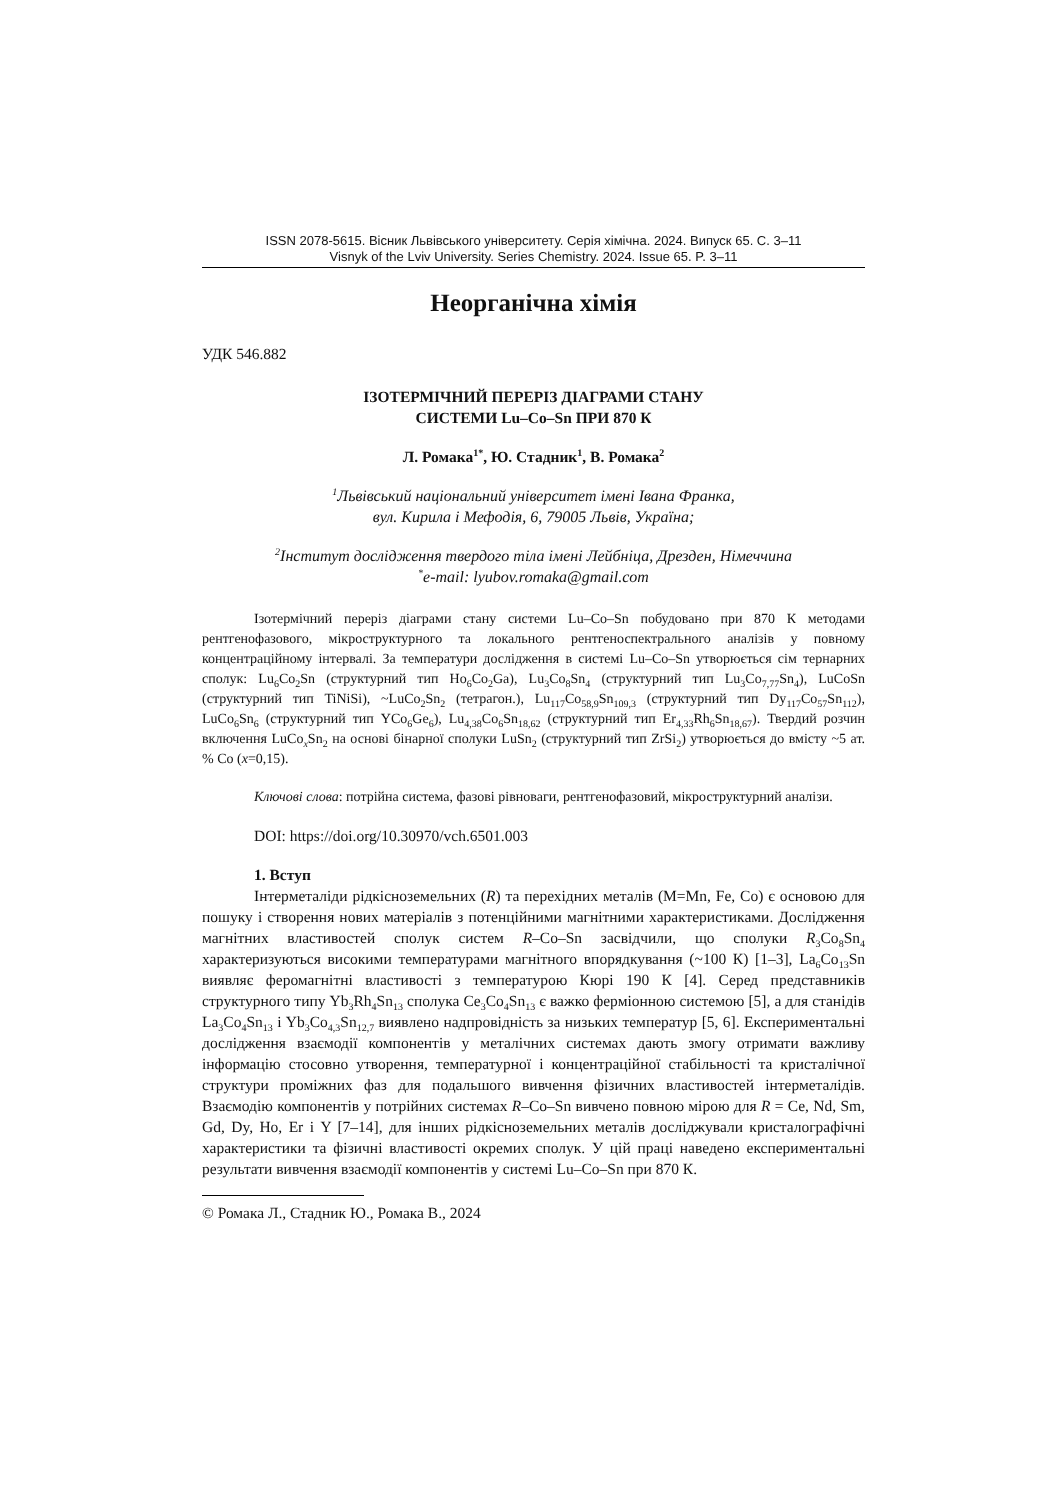ISSN 2078-5615. Вісник Львівського університету. Серія хімічна. 2024. Випуск 65. С. 3–11
Visnyk of the Lviv University. Series Chemistry. 2024. Issue 65. P. 3–11
Неорганічна хімія
УДК 546.882
ІЗОТЕРМІЧНИЙ ПЕРЕРІЗ ДІАГРАМИ СТАНУ
СИСТЕМИ Lu–Co–Sn ПРИ 870 К
Л. Ромака<sup>1*</sup>, Ю. Стадник<sup>1</sup>, В. Ромака<sup>2</sup>
<sup>1</sup> Львівський національний університет імені Івана Франка,
вул. Кирила і Мефодія, 6, 79005 Львів, Україна;
<sup>2</sup> Інститут дослідження твердого тіла імені Лейбніца, Дрезден, Німеччина
<sup>*</sup> e-mail: lyubov.romaka@gmail.com
Ізотермічний переріз діаграми стану системи Lu–Co–Sn побудовано при 870 К методами рентгенофазового, мікроструктурного та локального рентгеноспектрального аналізів у повному концентраційному інтервалі. За температури дослідження в системі Lu–Co–Sn утворюється сім тернарних сполук: Lu<sub>6</sub>Co<sub>2</sub>Sn (структурний тип Ho<sub>6</sub>Co<sub>2</sub>Ga), Lu<sub>3</sub>Co<sub>8</sub>Sn<sub>4</sub> (структурний тип Lu<sub>3</sub>Co<sub>7,77</sub>Sn<sub>4</sub>), LuCoSn (структурний тип TiNiSi), ~LuCo<sub>2</sub>Sn<sub>2</sub> (тетрагон.), Lu<sub>117</sub>Co<sub>58,9</sub>Sn<sub>109,3</sub> (структурний тип Dy<sub>117</sub>Co<sub>57</sub>Sn<sub>112</sub>), LuCo<sub>6</sub>Sn<sub>6</sub> (структурний тип YCo<sub>6</sub>Ge<sub>6</sub>), Lu<sub>4,38</sub>Co<sub>6</sub>Sn<sub>18,62</sub> (структурний тип Er<sub>4,33</sub>Rh<sub>6</sub>Sn<sub>18,67</sub>). Твердий розчин включення LuCo<sub>x</sub>Sn<sub>2</sub> на основі бінарної сполуки LuSn<sub>2</sub> (структурний тип ZrSi<sub>2</sub>) утворюється до вмісту ~5 ат. % Co (x=0,15).
Ключові слова: потрійна система, фазові рівноваги, рентгенофазовий, мікроструктурний аналізи.
DOI: https://doi.org/10.30970/vch.6501.003
1. Вступ
Інтерметаліди рідкісноземельних (R) та перехідних металів (M=Mn, Fe, Co) є основою для пошуку і створення нових матеріалів з потенційними магнітними характеристиками. Дослідження магнітних властивостей сполук систем R–Co–Sn засвідчили, що сполуки R<sub>3</sub>Co<sub>8</sub>Sn<sub>4</sub> характеризуються високими температурами магнітного впорядкування (~100 К) [1–3], La<sub>6</sub>Co<sub>13</sub>Sn виявляє феромагнітні властивості з температурою Кюрі 190 К [4]. Серед представників структурного типу Yb<sub>3</sub>Rh<sub>4</sub>Sn<sub>13</sub> сполука Ce<sub>3</sub>Co<sub>4</sub>Sn<sub>13</sub> є важко ферміонною системою [5], а для станідів La<sub>3</sub>Co<sub>4</sub>Sn<sub>13</sub> і Yb<sub>3</sub>Co<sub>4,3</sub>Sn<sub>12,7</sub> виявлено надпровідність за низьких температур [5, 6]. Експериментальні дослідження взаємодії компонентів у металічних системах дають змогу отримати важливу інформацію стосовно утворення, температурної і концентраційної стабільності та кристалічної структури проміжних фаз для подальшого вивчення фізичних властивостей інтерметалідів. Взаємодію компонентів у потрійних системах R–Co–Sn вивчено повною мірою для R = Ce, Nd, Sm, Gd, Dy, Ho, Er і Y [7–14], для інших рідкісноземельних металів досліджували кристалографічні характеристики та фізичні властивості окремих сполук. У цій праці наведено експериментальні результати вивчення взаємодії компонентів у системі Lu–Co–Sn при 870 К.
© Ромака Л., Стадник Ю., Ромака В., 2024